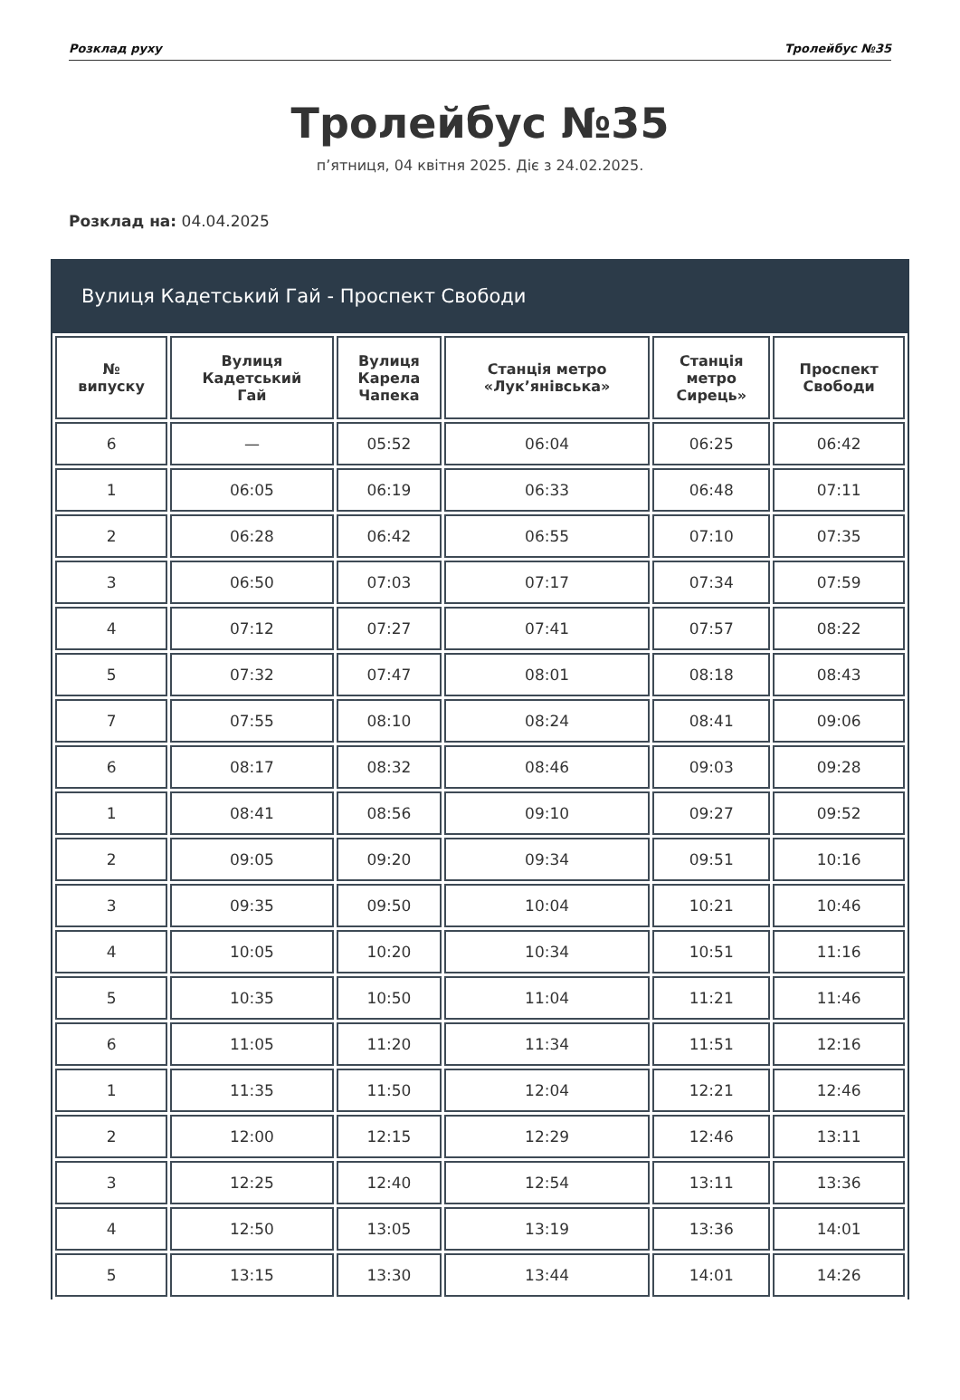Розклад руху Тролейбус №35
Тролейбус №35
п’ятниця, 04 квітня 2025. Діє з 24.02.2025.
Розклад на: 04.04.2025
Вулиця Кадетський Гай - Проспект Свободи
| № випуску | Вулиця Кадетський Гай | Вулиця Карела Чапека | Станція метро «Лук’янівська» | Станція метро Сирець» | Проспект Свободи |
| --- | --- | --- | --- | --- | --- |
| 6 | — | 05:52 | 06:04 | 06:25 | 06:42 |
| 1 | 06:05 | 06:19 | 06:33 | 06:48 | 07:11 |
| 2 | 06:28 | 06:42 | 06:55 | 07:10 | 07:35 |
| 3 | 06:50 | 07:03 | 07:17 | 07:34 | 07:59 |
| 4 | 07:12 | 07:27 | 07:41 | 07:57 | 08:22 |
| 5 | 07:32 | 07:47 | 08:01 | 08:18 | 08:43 |
| 7 | 07:55 | 08:10 | 08:24 | 08:41 | 09:06 |
| 6 | 08:17 | 08:32 | 08:46 | 09:03 | 09:28 |
| 1 | 08:41 | 08:56 | 09:10 | 09:27 | 09:52 |
| 2 | 09:05 | 09:20 | 09:34 | 09:51 | 10:16 |
| 3 | 09:35 | 09:50 | 10:04 | 10:21 | 10:46 |
| 4 | 10:05 | 10:20 | 10:34 | 10:51 | 11:16 |
| 5 | 10:35 | 10:50 | 11:04 | 11:21 | 11:46 |
| 6 | 11:05 | 11:20 | 11:34 | 11:51 | 12:16 |
| 1 | 11:35 | 11:50 | 12:04 | 12:21 | 12:46 |
| 2 | 12:00 | 12:15 | 12:29 | 12:46 | 13:11 |
| 3 | 12:25 | 12:40 | 12:54 | 13:11 | 13:36 |
| 4 | 12:50 | 13:05 | 13:19 | 13:36 | 14:01 |
| 5 | 13:15 | 13:30 | 13:44 | 14:01 | 14:26 |